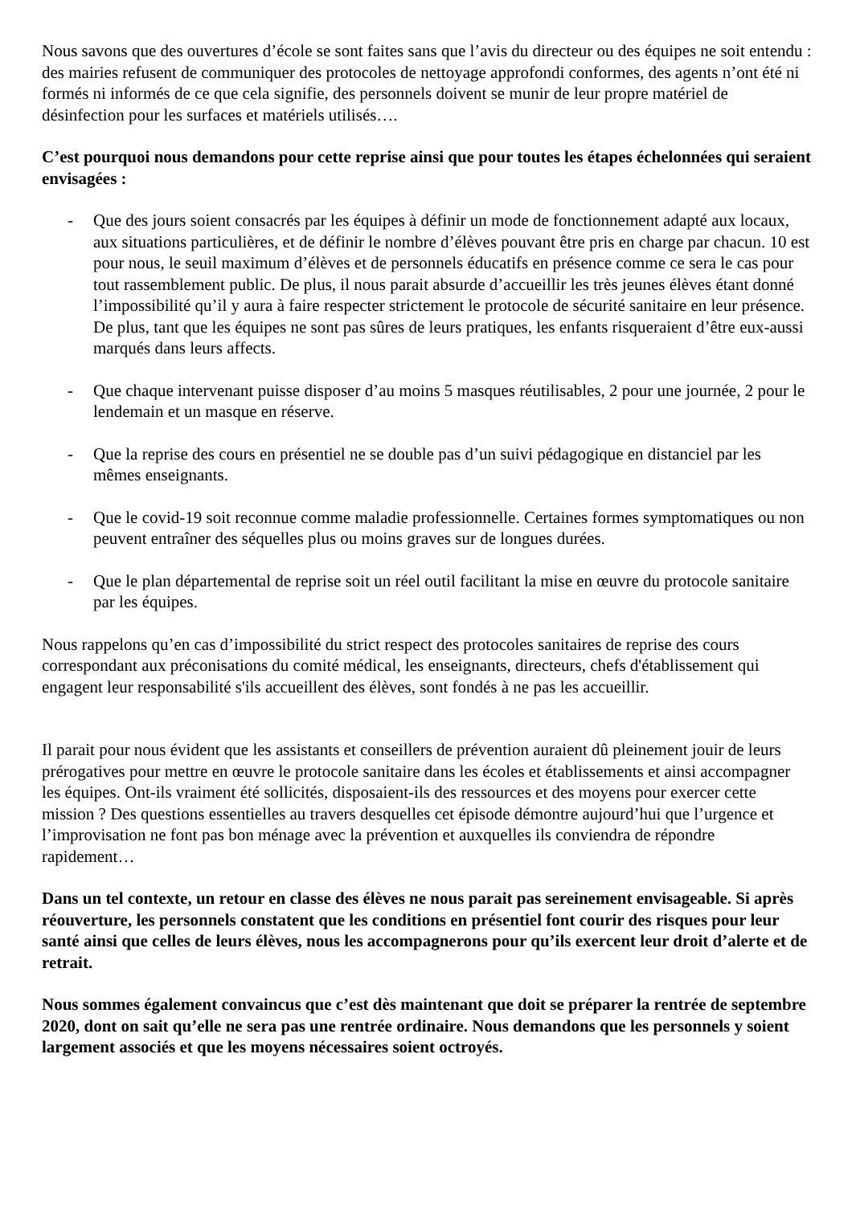Nous savons que des ouvertures d’école se sont faites sans que l’avis du directeur ou des équipes ne soit entendu : des mairies refusent de communiquer des protocoles de nettoyage approfondi conformes, des agents n’ont été ni formés ni informés de ce que cela signifie, des personnels doivent se munir de leur propre matériel de désinfection pour les surfaces et matériels utilisés….
C’est pourquoi nous demandons pour cette reprise ainsi que pour toutes les étapes échelonnées qui seraient envisagées :
- Que des jours soient consacrés par les équipes à définir un mode de fonctionnement adapté aux locaux, aux situations particulières, et de définir le nombre d’élèves pouvant être pris en charge par chacun. 10 est pour nous, le seuil maximum d’élèves et de personnels éducatifs en présence comme ce sera le cas pour tout rassemblement public. De plus, il nous parait absurde d’accueillir les très jeunes élèves étant donné l’impossibilité qu’il y aura à faire respecter strictement le protocole de sécurité sanitaire en leur présence. De plus, tant que les équipes ne sont pas sûres de leurs pratiques, les enfants risqueraient d’être eux-aussi marqués dans leurs affects.
- Que chaque intervenant puisse disposer d’au moins 5 masques réutilisables, 2 pour une journée, 2 pour le lendemain et un masque en réserve.
- Que la reprise des cours en présentiel ne se double pas d’un suivi pédagogique en distanciel par les mêmes enseignants.
- Que le covid-19 soit reconnue comme maladie professionnelle. Certaines formes symptomatiques ou non peuvent entraîner des séquelles plus ou moins graves sur de longues durées.
- Que le plan départemental de reprise soit un réel outil facilitant la mise en œuvre du protocole sanitaire par les équipes.
Nous rappelons qu’en cas d’impossibilité du strict respect des protocoles sanitaires de reprise des cours correspondant aux préconisations du comité médical, les enseignants, directeurs, chefs d'établissement qui engagent leur responsabilité s'ils accueillent des élèves, sont fondés à ne pas les accueillir.
Il parait pour nous évident que les assistants et conseillers de prévention auraient dû pleinement jouir de leurs prérogatives pour mettre en œuvre le protocole sanitaire dans les écoles et établissements et ainsi accompagner les équipes. Ont-ils vraiment été sollicités, disposaient-ils des ressources et des moyens pour exercer cette mission ? Des questions essentielles au travers desquelles cet épisode démontre aujourd’hui que l’urgence et l’improvisation ne font pas bon ménage avec la prévention et auxquelles ils conviendra de répondre rapidement…
Dans un tel contexte, un retour en classe des élèves ne nous parait pas sereinement envisageable. Si après réouverture, les personnels constatent que les conditions en présentiel font courir des risques pour leur santé ainsi que celles de leurs élèves, nous les accompagnerons pour qu’ils exercent leur droit d’alerte et de retrait.
Nous sommes également convaincus que c’est dès maintenant que doit se préparer la rentrée de septembre 2020, dont on sait qu’elle ne sera pas une rentrée ordinaire. Nous demandons que les personnels y soient largement associés et que les moyens nécessaires soient octroyés.